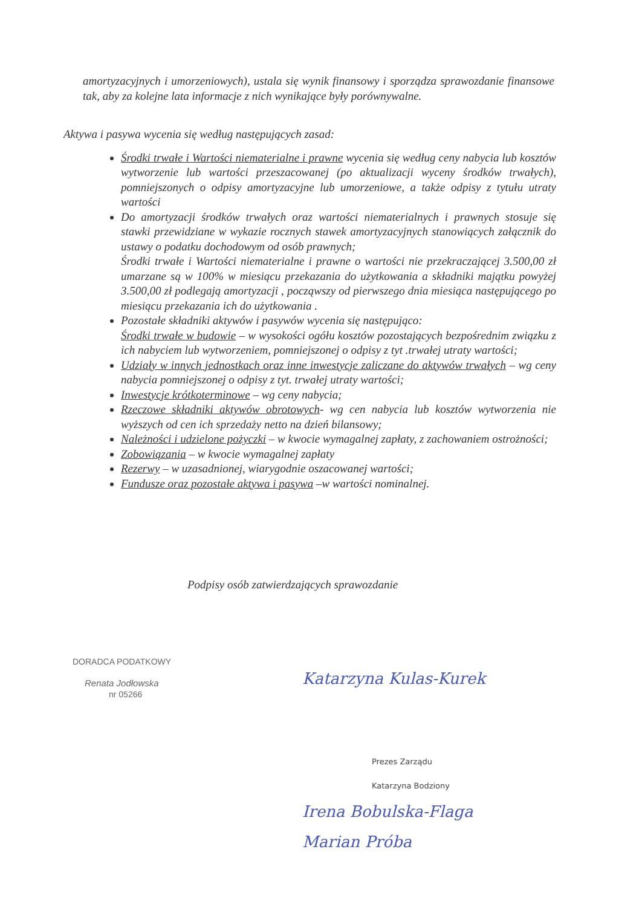amortyzacyjnych i umorzeniowych), ustala się wynik finansowy i sporządza sprawozdanie finansowe tak, aby za kolejne lata informacje z nich wynikające były porównywalne.
Aktywa i pasywa wycenia się według następujących zasad:
Środki trwałe i Wartości niematerialne i prawne wycenia się według ceny nabycia lub kosztów wytworzenie lub wartości przeszacowanej (po aktualizacji wyceny środków trwałych), pomniejszonych o odpisy amortyzacyjne lub umorzeniowe, a także odpisy z tytułu utraty wartości
Do amortyzacji środków trwałych oraz wartości niematerialnych i prawnych stosuje się stawki przewidziane w wykazie rocznych stawek amortyzacyjnych stanowiących załącznik do ustawy o podatku dochodowym od osób prawnych;
Środki trwałe i Wartości niematerialne i prawne o wartości nie przekraczającej 3.500,00 zł umarzane są w 100% w miesiącu przekazania do użytkowania a składniki majątku powyżej 3.500,00 zł podlegają amortyzacji , począwszy od pierwszego dnia miesiąca następującego po miesiącu przekazania ich do użytkowania .
Pozostałe składniki aktywów i pasywów wycenia się następująco:
Środki trwałe w budowie – w wysokości ogółu kosztów pozostających bezpośrednim związku z ich nabyciem lub wytworzeniem, pomniejszonej o odpisy z tyt .trwałej utraty wartości;
Udziały w innych jednostkach oraz inne inwestycje zaliczane do aktywów trwałych – wg ceny nabycia pomniejszonej o odpisy z tyt. trwałej utraty wartości;
Inwestycje krótkoterminowe – wg ceny nabycia;
Rzeczowe składniki aktywów obrotowych- wg cen nabycia lub kosztów wytworzenia nie wyższych od cen ich sprzedaży netto na dzień bilansowy;
Należności i udzielone pożyczki – w kwocie wymagalnej zapłaty, z zachowaniem ostrożności;
Zobowiązania – w kwocie wymagalnej zapłaty
Rezerwy – w uzasadnionej, wiarygodnie oszacowanej wartości;
Fundusze oraz pozostałe aktywa i pasywa –w wartości nominalnej.
Podpisy osób zatwierdzających sprawozdanie
DORADCA PODATKOWY
Renata Jodłowska
nr 05266
Katarzyna Kulas-Kurek
Prezes Zarządu
Katarzyna Bodziony
Irena Bobulska-Flaga
Marian Próba